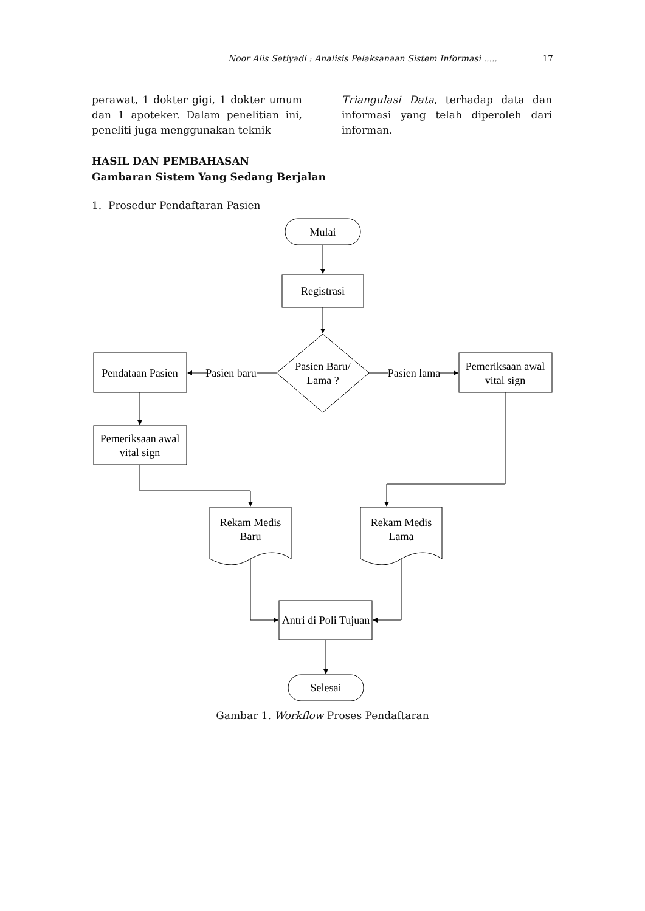Noor Alis Setiyadi : Analisis Pelaksanaan Sistem Informasi ..... 17
perawat, 1 dokter gigi, 1 dokter umum dan 1 apoteker. Dalam penelitian ini, peneliti juga menggunakan teknik
Triangulasi Data, terhadap data dan informasi yang telah diperoleh dari informan.
HASIL DAN PEMBAHASAN
Gambaran Sistem Yang Sedang Berjalan
1. Prosedur Pendaftaran Pasien
Mulai
Registrasi
Pasien Baru/
Lama ?
Pasien baru
Pasien lama
Pendataan Pasien
Pemeriksaan awal
vital sign
Pemeriksaan awal
vital sign
Rekam Medis
Baru
Rekam Medis
Lama
Antri di Poli Tujuan
Selesai
Gambar 1. Workflow Proses Pendaftaran